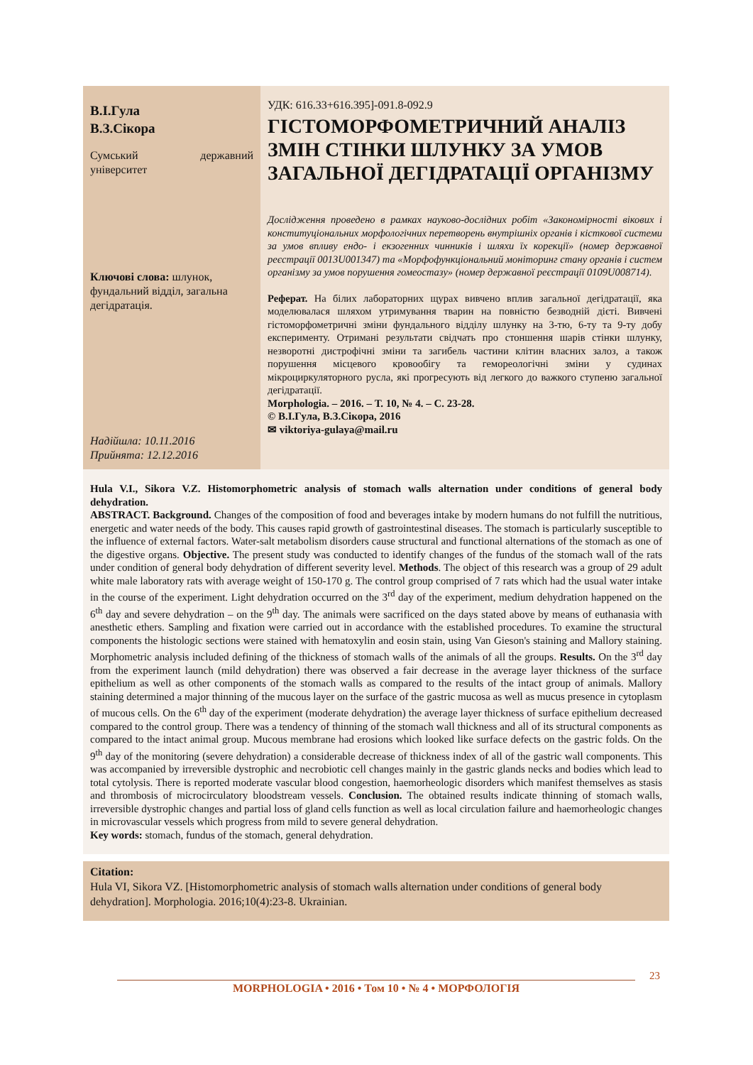В.І.Гула
В.З.Сікора
Сумський державний університет
Ключові слова: шлунок, фундальний відділ, загальна дегідратація.
Надійшла: 10.11.2016
Прийнята: 12.12.2016
УДК: 616.33+616.395]-091.8-092.9
ГІСТОМОРФОМЕТРИЧНИЙ АНАЛІЗ ЗМІН СТІНКИ ШЛУНКУ ЗА УМОВ ЗАГАЛЬНОЇ ДЕГІДРАТАЦІЇ ОРГАНІЗМУ
Дослідження проведено в рамках науково-дослідних робіт «Закономірності вікових і конституціональних морфологічних перетворень внутрішніх органів і кісткової системи за умов впливу ендо- і екзогенних чинників і шляхи їх корекції» (номер державної реєстрації 0013U001347) та «Морфофункціональний моніторинг стану органів і систем організму за умов порушення гомеостазу» (номер державної реєстрації 0109U008714).
Реферат. На білих лабораторних щурах вивчено вплив загальної дегідратації, яка моделювалася шляхом утримування тварин на повністю безводній дієті. Вивчені гістоморфометричні зміни фундального відділу шлунку на 3-тю, 6-ту та 9-ту добу експерименту. Отримані результати свідчать про стоншення шарів стінки шлунку, незворотні дистрофічні зміни та загибель частини клітин власних залоз, а також порушення місцевого кровообігу та гемореологічні зміни у судинах мікроциркуляторного русла, які прогресують від легкого до важкого ступеню загальної дегідратації.
Morphologia. – 2016. – Т. 10, № 4. – С. 23-28.
© В.І.Гула, В.З.Сікора, 2016
✉ viktoriya-gulaya@mail.ru
Hula V.I., Sikora V.Z. Histomorphometric analysis of stomach walls alternation under conditions of general body dehydration.
ABSTRACT. Background. Changes of the composition of food and beverages intake by modern humans do not fulfill the nutritious, energetic and water needs of the body. This causes rapid growth of gastrointestinal diseases. The stomach is particularly susceptible to the influence of external factors. Water-salt metabolism disorders cause structural and functional alternations of the stomach as one of the digestive organs. Objective. The present study was conducted to identify changes of the fundus of the stomach wall of the rats under condition of general body dehydration of different severity level. Methods. The object of this research was a group of 29 adult white male laboratory rats with average weight of 150-170 g. The control group comprised of 7 rats which had the usual water intake in the course of the experiment. Light dehydration occurred on the 3<sup>rd</sup> day of the experiment, medium dehydration happened on the 6<sup>th</sup> day and severe dehydration – on the 9<sup>th</sup> day. The animals were sacrificed on the days stated above by means of euthanasia with anesthetic ethers. Sampling and fixation were carried out in accordance with the established procedures. To examine the structural components the histologic sections were stained with hematoxylin and eosin stain, using Van Gieson's staining and Mallory staining. Morphometric analysis included defining of the thickness of stomach walls of the animals of all the groups. Results. On the 3<sup>rd</sup> day from the experiment launch (mild dehydration) there was observed a fair decrease in the average layer thickness of the surface epithelium as well as other components of the stomach walls as compared to the results of the intact group of animals. Mallory staining determined a major thinning of the mucous layer on the surface of the gastric mucosa as well as mucus presence in cytoplasm of mucous cells. On the 6<sup>th</sup> day of the experiment (moderate dehydration) the average layer thickness of surface epithelium decreased compared to the control group. There was a tendency of thinning of the stomach wall thickness and all of its structural components as compared to the intact animal group. Mucous membrane had erosions which looked like surface defects on the gastric folds. On the 9<sup>th</sup> day of the monitoring (severe dehydration) a considerable decrease of thickness index of all of the gastric wall components. This was accompanied by irreversible dystrophic and necrobiotic cell changes mainly in the gastric glands necks and bodies which lead to total cytolysis. There is reported moderate vascular blood congestion, haemorheologic disorders which manifest themselves as stasis and thrombosis of microcirculatory bloodstream vessels. Conclusion. The obtained results indicate thinning of stomach walls, irreversible dystrophic changes and partial loss of gland cells function as well as local circulation failure and haemorheologic changes in microvascular vessels which progress from mild to severe general dehydration.
Key words: stomach, fundus of the stomach, general dehydration.
Citation:
Hula VI, Sikora VZ. [Histomorphometric analysis of stomach walls alternation under conditions of general body dehydration]. Morphologia. 2016;10(4):23-8. Ukrainian.
23
MORPHOLOGIA • 2016 • Том 10 • № 4 • МОРФОЛОГІЯ